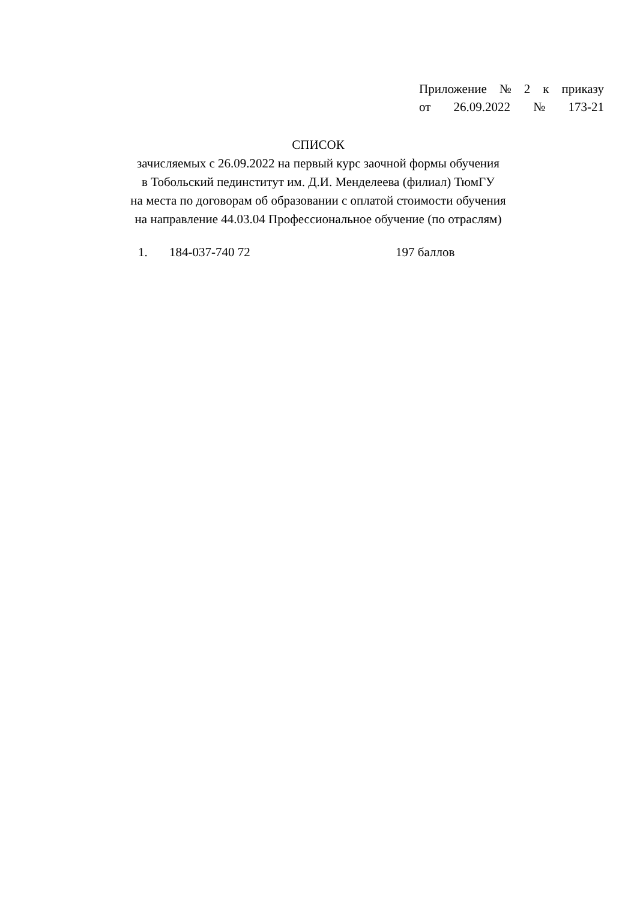Приложение № 2 к приказу
от 26.09.2022 № 173-21
СПИСОК
зачисляемых с 26.09.2022 на первый курс заочной формы обучения
в Тобольский пединститут им. Д.И. Менделеева (филиал) ТюмГУ
на места по договорам об образовании с оплатой стоимости обучения
на направление 44.03.04 Профессиональное обучение (по отраслям)
1. 184-037-740 72 197 баллов